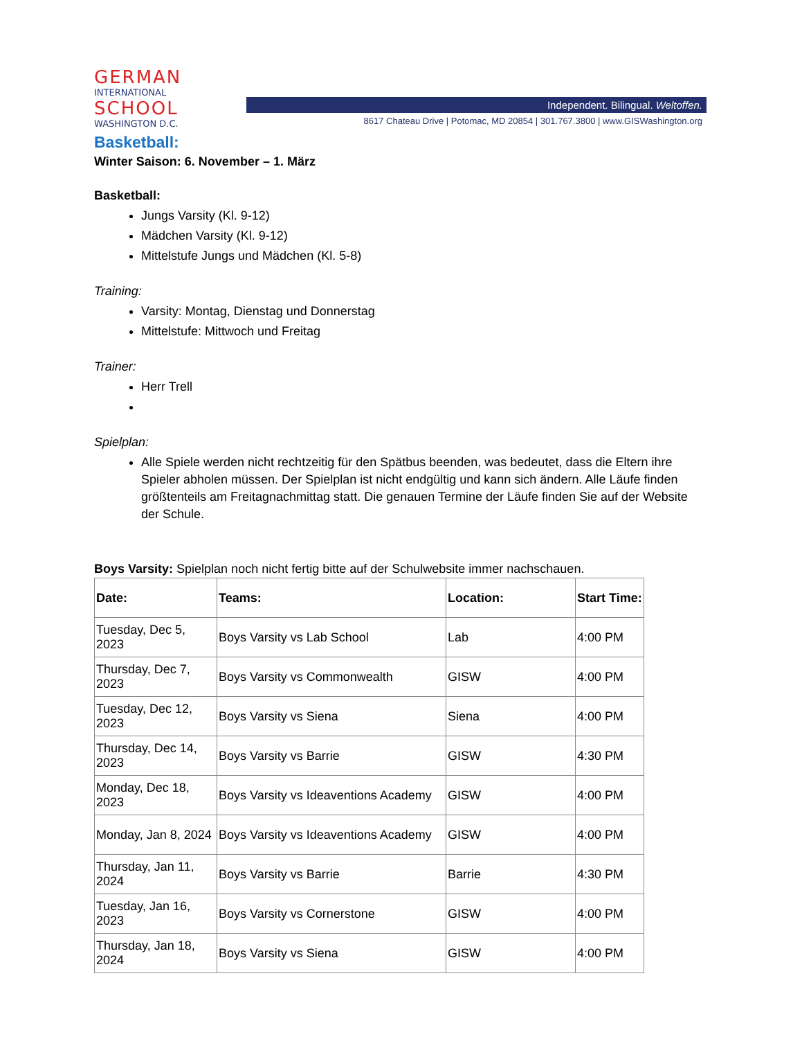GERMAN
INTERNATIONAL
SCHOOL
WASHINGTON D.C.
Independent. Bilingual. Weltoffen.
8617 Chateau Drive | Potomac, MD 20854 | 301.767.3800 | www.GISWashington.org
Basketball:
Winter Saison: 6. November – 1. März
Basketball:
Jungs Varsity (Kl. 9-12)
Mädchen Varsity (Kl. 9-12)
Mittelstufe Jungs und Mädchen (Kl. 5-8)
Training:
Varsity: Montag, Dienstag und Donnerstag
Mittelstufe: Mittwoch und Freitag
Trainer:
Herr Trell
Spielplan:
Alle Spiele werden nicht rechtzeitig für den Spätbus beenden, was bedeutet, dass die Eltern ihre Spieler abholen müssen. Der Spielplan ist nicht endgültig und kann sich ändern. Alle Läufe finden größtenteils am Freitagnachmittag statt. Die genauen Termine der Läufe finden Sie auf der Website der Schule.
Boys Varsity: Spielplan noch nicht fertig bitte auf der Schulwebsite immer nachschauen.
| Date: | Teams: | Location: | Start Time: |
| --- | --- | --- | --- |
| Tuesday, Dec 5, 2023 | Boys Varsity vs Lab School | Lab | 4:00 PM |
| Thursday, Dec 7, 2023 | Boys Varsity vs Commonwealth | GISW | 4:00 PM |
| Tuesday, Dec 12, 2023 | Boys Varsity vs Siena | Siena | 4:00 PM |
| Thursday, Dec 14, 2023 | Boys Varsity vs Barrie | GISW | 4:30 PM |
| Monday, Dec 18, 2023 | Boys Varsity vs Ideaventions Academy | GISW | 4:00 PM |
| Monday, Jan 8, 2024 | Boys Varsity vs Ideaventions Academy | GISW | 4:00 PM |
| Thursday, Jan 11, 2024 | Boys Varsity vs Barrie | Barrie | 4:30 PM |
| Tuesday, Jan 16, 2023 | Boys Varsity vs Cornerstone | GISW | 4:00 PM |
| Thursday, Jan 18, 2024 | Boys Varsity vs Siena | GISW | 4:00 PM |